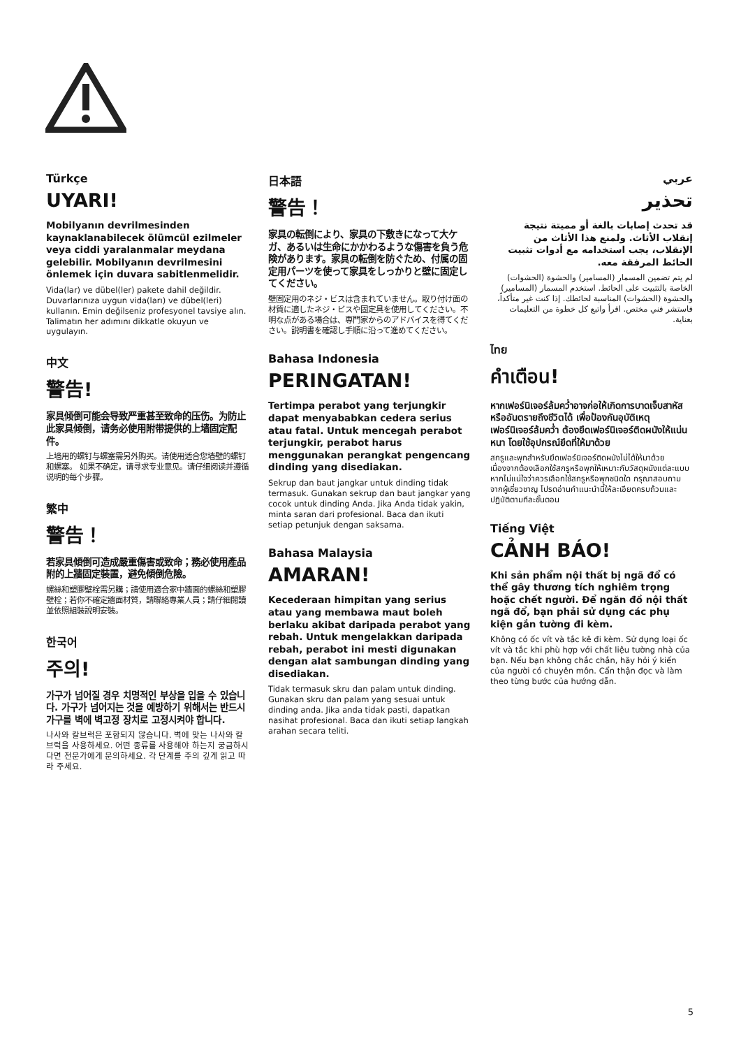Türkçe
UYARI!
Mobilyanın devrilmesinden kaynaklanabilecek ölümcül ezilmeler veya ciddi yaralanmalar meydana gelebilir. Mobilyanın devrilmesini önlemek için duvara sabitlenmelidir.
Vida(lar) ve dübel(ler) pakete dahil değildir. Duvarlarınıza uygun vida(ları) ve dübel(leri) kullanın. Emin değilseniz profesyonel tavsiye alın. Talimatın her adımını dikkatle okuyun ve uygulayın.
中文
警告!
家具倾倒可能会导致严重甚至致命的压伤。为防止此家具倾倒，请务必使用附带提供的上墙固定配件。
上墙用的螺钉与螺塞需另外购买。请使用适合您墙壁的螺钉和螺塞。 如果不确定，请寻求专业意见。请仔细阅读并遵循说明的每个步骤。
繁中
警告！
若家具傾倒可造成嚴重傷害或致命；務必使用產品附的上牆固定裝置，避免傾倒危險。
螺絲和塑膠壁栓需另購；請使用適合家中牆面的螺絲和塑膠壁栓；若你不確定牆面材質，請聯絡專業人員；請仔細閱讀並依照組裝說明安裝。
한국어
주의!
가구가 넘어질 경우 치명적인 부상을 입을 수 있습니다. 가구가 넘어지는 것을 예방하기 위해서는 반드시 가구를 벽에 벽고정 장치로 고정시켜야 합니다.
나사와 칼브럭은 포함되지 않습니다. 벽에 맞는 나사와 칼브럭을 사용하세요. 어떤 종류를 사용해야 하는지 궁금하시다면 전문가에게 문의하세요. 각 단계를 주의 깊게 읽고 따라 주세요.
日本語
警告！
家具の転倒により、家具の下敷きになって大ケガ、あるいは生命にかかわるような傷害を負う危険があります。家具の転倒を防ぐため、付属の固定用パーツを使って家具をしっかりと壁に固定してください。
壁固定用のネジ・ビスは含まれていません。取り付け面の材質に適したネジ・ビスや固定具を使用してください。不明な点がある場合は、専門家からのアドバイスを得てください。説明書を確認し手順に沿って進めてください。
Bahasa Indonesia
PERINGATAN!
Tertimpa perabot yang terjungkir dapat menyababkan cedera serius atau fatal. Untuk mencegah perabot terjungkir, perabot harus menggunakan perangkat pengencang dinding yang disediakan.
Sekrup dan baut jangkar untuk dinding tidak termasuk. Gunakan sekrup dan baut jangkar yang cocok untuk dinding Anda. Jika Anda tidak yakin, minta saran dari profesional. Baca dan ikuti setiap petunjuk dengan saksama.
Bahasa Malaysia
AMARAN!
Kecederaan himpitan yang serius atau yang membawa maut boleh berlaku akibat daripada perabot yang rebah. Untuk mengelakkan daripada rebah, perabot ini mesti digunakan dengan alat sambungan dinding yang disediakan.
Tidak termasuk skru dan palam untuk dinding. Gunakan skru dan palam yang sesuai untuk dinding anda. Jika anda tidak pasti, dapatkan nasihat profesional. Baca dan ikuti setiap langkah arahan secara teliti.
عربي
تحذير
قد تحدث إصابات بالغة أو مميتة نتيجة إنقلاب الأثاث. ولمنع هذا الأثاث من الإنقلاب، يجب استخدامه مع أدوات تثبيت الحائط المرفقة معه.
لم يتم تضمين المسمار (المسامير) والحشوة (الحشوات) الخاصة بالتثبيت على الحائط. استخدم المسمار (المسامير) والحشوة (الحشوات) المناسبة لحائطك. إذا كنت غير متأكداً، فاستشر فني مختص. اقرأ واتبع كل خطوة من التعليمات بعناية.
ไทย
คำเตือน!
หากเฟอร์นิเจอร์ล้มคว่ำอาจก่อให้เกิดการบาดเจ็บสาหัสหรืออันตรายถึงชีวิตได้ เพื่อป้องกันอุบัติเหตุเฟอร์นิเจอร์ล้มคว่ำ ต้องยึดเฟอร์นิเจอร์ติดผนังให้แน่นหนา โดยใช้อุปกรณ์ยึดที่ให้มาด้วย
สกรูและพุกสำหรับยึดเฟอร์นิเจอร์ติดผนังไม่ได้ให้มาด้วย เนื่องจากต้องเลือกใช้สกรูหรือพุกให้เหมาะกับวัสดุผนังแต่ละแบบ หากไม่แน่ใจว่าควรเลือกใช้สกรูหรือพุกชนิดใด กรุณาสอบถามจากผู้เชี่ยวชาญ โปรดอ่านคำแนะนำนี้ให้ละเอียดครบถ้วนและปฏิบัติตามทีละขั้นตอน
Tiếng Việt
CẢNH BÁO!
Khi sản phẩm nội thất bị ngã đổ có thể gây thương tích nghiêm trọng hoặc chết người. Để ngăn đồ nội thất ngã đổ, bạn phải sử dụng các phụ kiện gắn tường đi kèm.
Không có ốc vít và tắc kê đi kèm. Sử dụng loại ốc vít và tắc khi phù hợp với chất liệu tường nhà của bạn. Nếu bạn không chắc chắn, hãy hỏi ý kiến của người có chuyên môn. Cẩn thận đọc và làm theo từng bước của hướng dẫn.
5